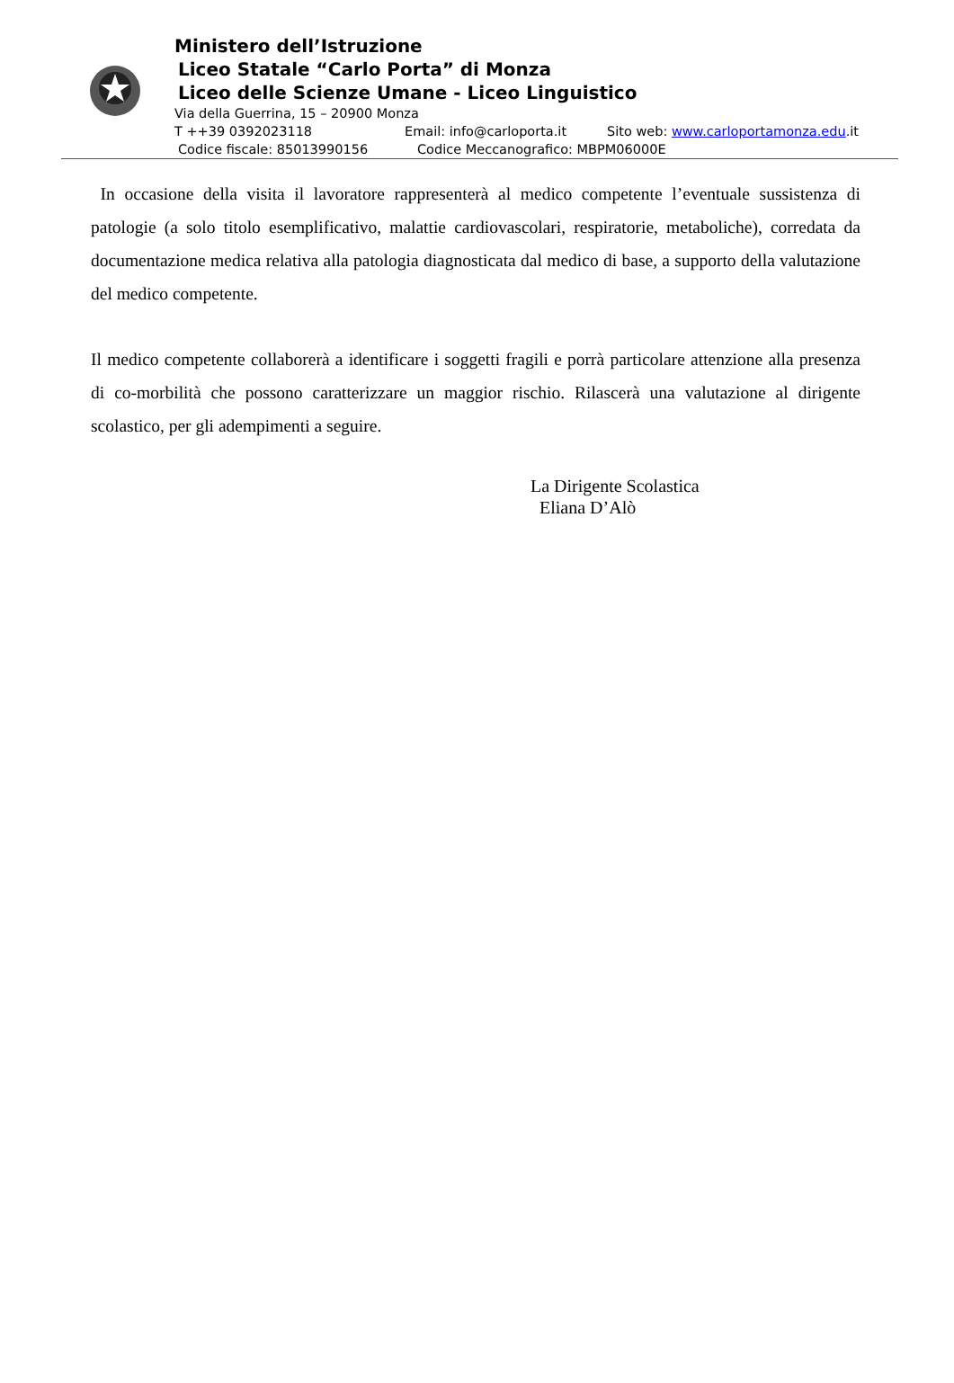Ministero dell’Istruzione
Liceo Statale “Carlo Porta” di Monza
Liceo delle Scienze Umane - Liceo Linguistico
Via della Guerrina, 15 – 20900 Monza
T ++39 0392023118 Email: info@carloporta.it Sito web: www.carloportamonza.edu.it
Codice fiscale: 85013990156 Codice Meccanografico: MBPM06000E
In occasione della visita il lavoratore rappresenterà al medico competente l’eventuale sussistenza di patologie (a solo titolo esemplificativo, malattie cardiovascolari, respiratorie, metaboliche), corredata da documentazione medica relativa alla patologia diagnosticata dal medico di base, a supporto della valutazione del medico competente.
Il medico competente collaborerà a identificare i soggetti fragili e porrà particolare attenzione alla presenza di co-morbilità che possono caratterizzare un maggior rischio. Rilascerà una valutazione al dirigente scolastico, per gli adempimenti a seguire.
La Dirigente Scolastica
Eliana D’Alò